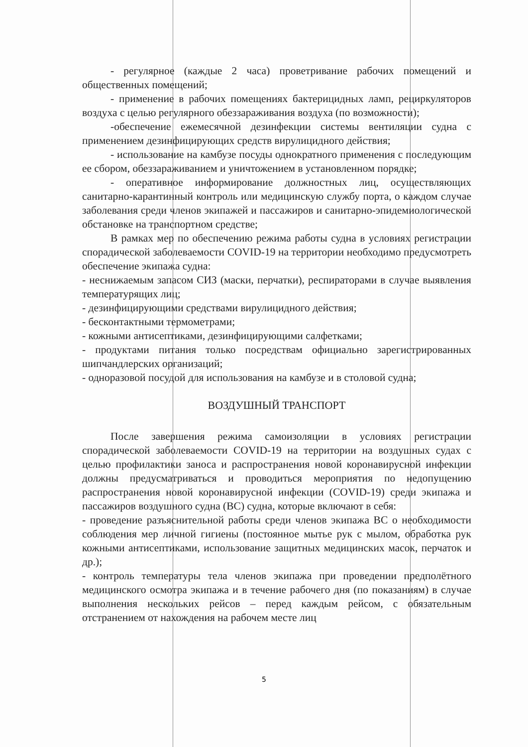- регулярное (каждые 2 часа) проветривание рабочих помещений и общественных помещений;
- применение в рабочих помещениях бактерицидных ламп, рециркуляторов воздуха с целью регулярного обеззараживания воздуха (по возможности);
-обеспечение ежемесячной дезинфекции системы вентиляции судна с применением дезинфицирующих средств вирулицидного действия;
- использование на камбузе посуды однократного применения с последующим ее сбором, обеззараживанием и уничтожением в установленном порядке;
- оперативное информирование должностных лиц, осуществляющих санитарно-карантинный контроль или медицинскую службу порта, о каждом случае заболевания среди членов экипажей и пассажиров и санитарно-эпидемиологической обстановке на транспортном средстве;
В рамках мер по обеспечению режима работы судна в условиях регистрации спорадической заболеваемости COVID-19 на территории необходимо предусмотреть обеспечение экипажа судна:
- неснижаемым запасом СИЗ (маски, перчатки), респираторами в случае выявления температурящих лиц;
- дезинфицирующими средствами вирулицидного действия;
- бесконтактными термометрами;
- кожными антисептиками, дезинфицирующими салфетками;
- продуктами питания только посредствам официально зарегистрированных шипчандлерских организаций;
- одноразовой посудой для использования на камбузе и в столовой судна;
ВОЗДУШНЫЙ ТРАНСПОРТ
После завершения режима самоизоляции в условиях регистрации спорадической заболеваемости COVID-19 на территории на воздушных судах с целью профилактики заноса и распространения новой коронавирусной инфекции должны предусматриваться и проводиться мероприятия по недопущению распространения новой коронавирусной инфекции (COVID-19) среди экипажа и пассажиров воздушного судна (ВС) судна, которые включают в себя:
- проведение разъяснительной работы среди членов экипажа ВС о необходимости соблюдения мер личной гигиены (постоянное мытье рук с мылом, обработка рук кожными антисептиками, использование защитных медицинских масок, перчаток и др.);
- контроль температуры тела членов экипажа при проведении предполётного медицинского осмотра экипажа и в течение рабочего дня (по показаниям) в случае выполнения нескольких рейсов – перед каждым рейсом, с обязательным отстранением от нахождения на рабочем месте лиц
5